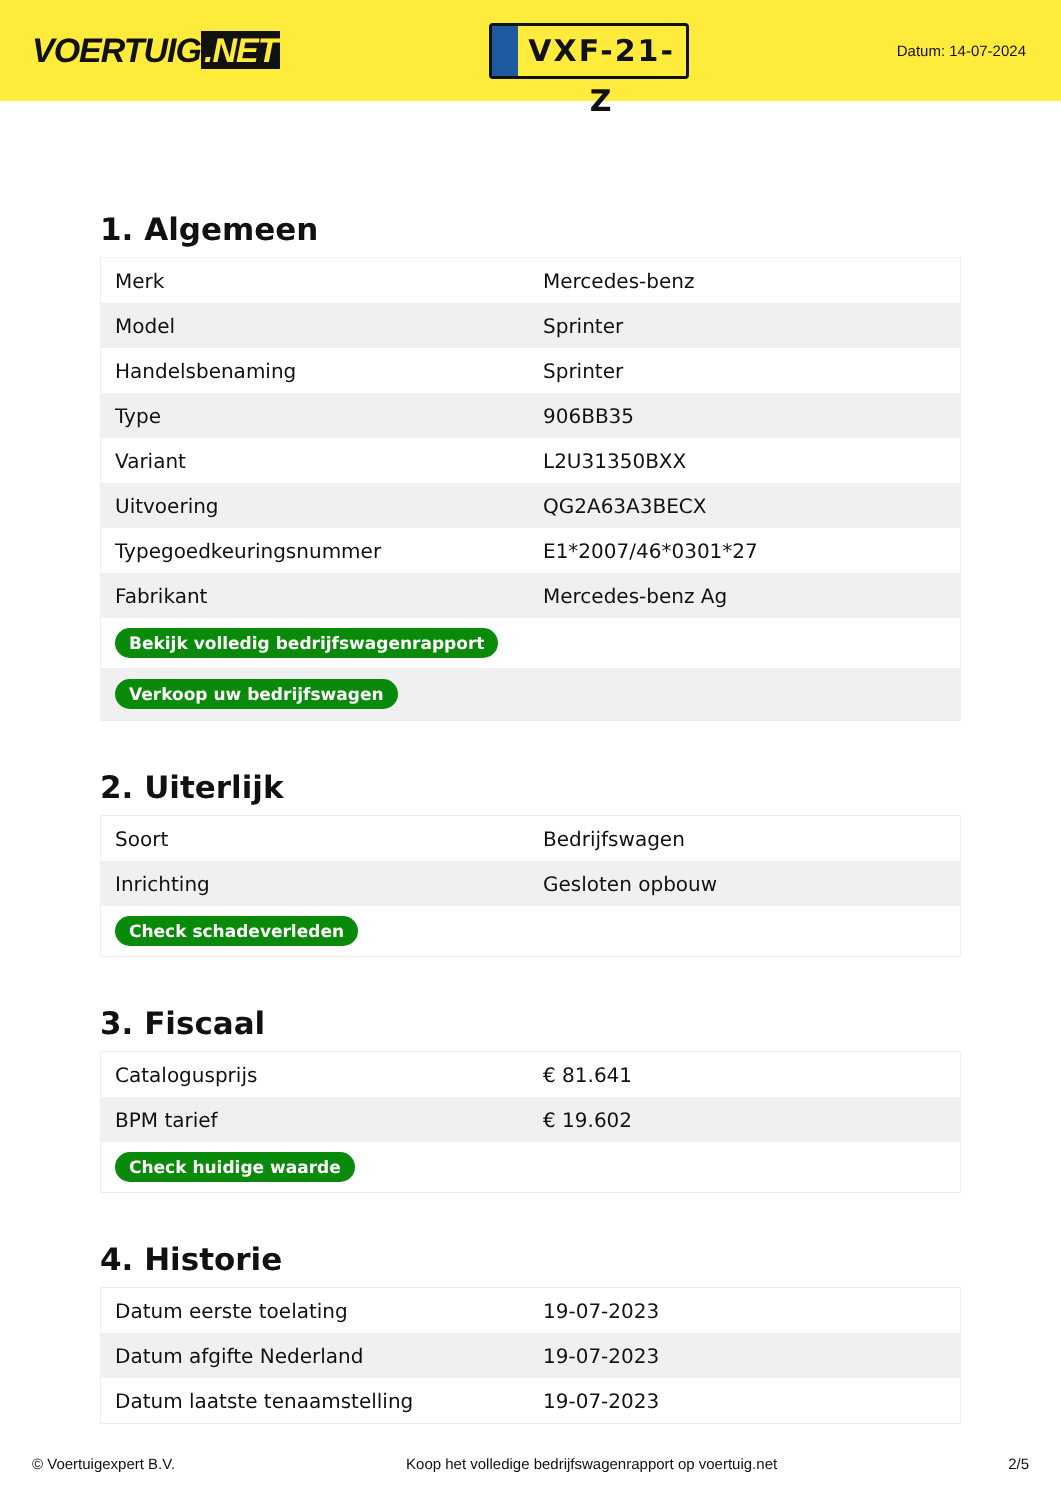VOERTUIG.NET
VXF-21-Z
Datum: 14-07-2024
1. Algemeen
| Merk | Mercedes-benz |
| Model | Sprinter |
| Handelsbenaming | Sprinter |
| Type | 906BB35 |
| Variant | L2U31350BXX |
| Uitvoering | QG2A63A3BECX |
| Typegoedkeuringsnummer | E1*2007/46*0301*27 |
| Fabrikant | Mercedes-benz Ag |
| Bekijk volledig bedrijfswagenrapport | |
| Verkoop uw bedrijfswagen | |
2. Uiterlijk
| Soort | Bedrijfswagen |
| Inrichting | Gesloten opbouw |
| Check schadeverleden | |
3. Fiscaal
| Catalogusprijs | € 81.641 |
| BPM tarief | € 19.602 |
| Check huidige waarde | |
4. Historie
| Datum eerste toelating | 19-07-2023 |
| Datum afgifte Nederland | 19-07-2023 |
| Datum laatste tenaamstelling | 19-07-2023 |
© Voertuigexpert B.V. Koop het volledige bedrijfswagenrapport op voertuig.net 2/5